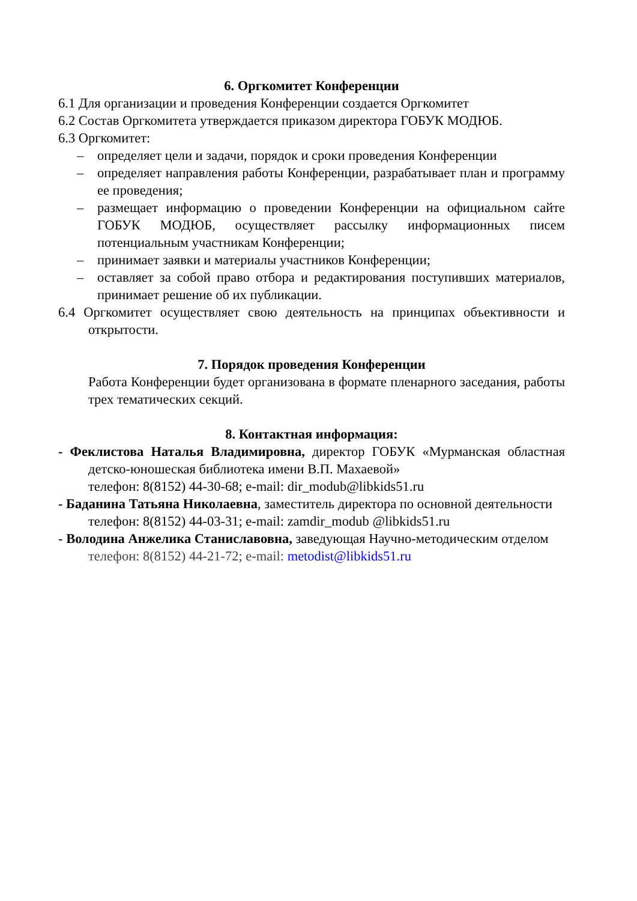6. Оргкомитет Конференции
6.1 Для организации и проведения Конференции создается Оргкомитет
6.2 Состав Оргкомитета утверждается приказом директора ГОБУК МОДЮБ.
6.3 Оргкомитет:
– определяет цели и задачи, порядок и сроки проведения Конференции
– определяет направления работы Конференции, разрабатывает план и программу ее проведения;
– размещает информацию о проведении Конференции на официальном сайте ГОБУК МОДЮБ, осуществляет рассылку информационных писем потенциальным участникам Конференции;
– принимает заявки и материалы участников Конференции;
– оставляет за собой право отбора и редактирования поступивших материалов, принимает решение об их публикации.
6.4 Оргкомитет осуществляет свою деятельность на принципах объективности и открытости.
7. Порядок проведения Конференции
Работа Конференции будет организована в формате пленарного заседания, работы трех тематических секций.
8. Контактная информация:
- Феклистова Наталья Владимировна, директор ГОБУК «Мурманская областная детско-юношеская библиотека имени В.П. Махаевой»
телефон: 8(8152) 44-30-68; e-mail: dir_modub@libkids51.ru
- Баданина Татьяна Николаевна, заместитель директора по основной деятельности
телефон: 8(8152) 44-03-31; e-mail: zamdir_modub @libkids51.ru
- Володина Анжелика Станиславовна, заведующая Научно-методическим отделом
телефон: 8(8152) 44-21-72; e-mail: metodist@libkids51.ru